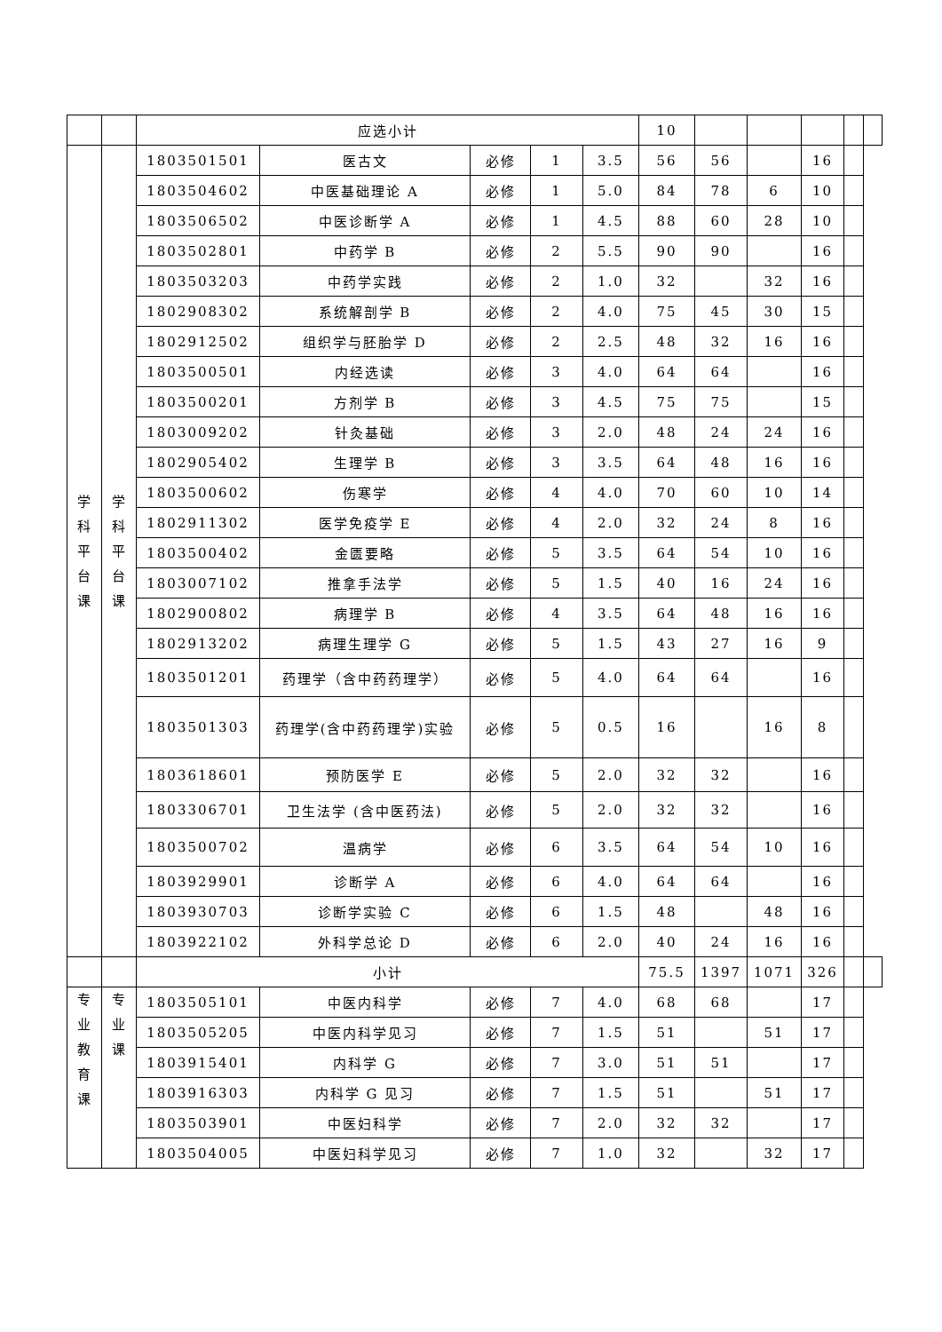| | | 应选小计 | | | | | 10 | | | | | |
| 学 科 平 台 课 | 学 科 平 台 课 | 1803501501 | 医古文 | 必修 | 1 | 3.5 | 56 | 56 | | 16 | | |
| | | 1803504602 | 中医基础理论 A | 必修 | 1 | 5.0 | 84 | 78 | 6 | 10 | | |
| | | 1803506502 | 中医诊断学 A | 必修 | 1 | 4.5 | 88 | 60 | 28 | 10 | | |
| | | 1803502801 | 中药学 B | 必修 | 2 | 5.5 | 90 | 90 | | 16 | | |
| | | 1803503203 | 中药学实践 | 必修 | 2 | 1.0 | 32 | | 32 | 16 | | |
| | | 1802908302 | 系统解剖学 B | 必修 | 2 | 4.0 | 75 | 45 | 30 | 15 | | |
| | | 1802912502 | 组织学与胚胎学 D | 必修 | 2 | 2.5 | 48 | 32 | 16 | 16 | | |
| | | 1803500501 | 内经选读 | 必修 | 3 | 4.0 | 64 | 64 | | 16 | | |
| | | 1803500201 | 方剂学 B | 必修 | 3 | 4.5 | 75 | 75 | | 15 | | |
| | | 1803009202 | 针灸基础 | 必修 | 3 | 2.0 | 48 | 24 | 24 | 16 | | |
| | | 1802905402 | 生理学 B | 必修 | 3 | 3.5 | 64 | 48 | 16 | 16 | | |
| | | 1803500602 | 伤寒学 | 必修 | 4 | 4.0 | 70 | 60 | 10 | 14 | | |
| | | 1802911302 | 医学免疫学 E | 必修 | 4 | 2.0 | 32 | 24 | 8 | 16 | | |
| | | 1803500402 | 金匮要略 | 必修 | 5 | 3.5 | 64 | 54 | 10 | 16 | | |
| | | 1803007102 | 推拿手法学 | 必修 | 5 | 1.5 | 40 | 16 | 24 | 16 | | |
| | | 1802900802 | 病理学 B | 必修 | 4 | 3.5 | 64 | 48 | 16 | 16 | | |
| | | 1802913202 | 病理生理学 G | 必修 | 5 | 1.5 | 43 | 27 | 16 | 9 | | |
| | | 1803501201 | 药理学（含中药药理学） | 必修 | 5 | 4.0 | 64 | 64 | | 16 | | |
| | | 1803501303 | 药理学(含中药药理学)实验 | 必修 | 5 | 0.5 | 16 | | 16 | 8 | | |
| | | 1803618601 | 预防医学 E | 必修 | 5 | 2.0 | 32 | 32 | | 16 | | |
| | | 1803306701 | 卫生法学 (含中医药法) | 必修 | 5 | 2.0 | 32 | 32 | | 16 | | |
| | | 1803500702 | 温病学 | 必修 | 6 | 3.5 | 64 | 54 | 10 | 16 | | |
| | | 1803929901 | 诊断学 A | 必修 | 6 | 4.0 | 64 | 64 | | 16 | | |
| | | 1803930703 | 诊断学实验 C | 必修 | 6 | 1.5 | 48 | | 48 | 16 | | |
| | | 1803922102 | 外科学总论 D | 必修 | 6 | 2.0 | 40 | 24 | 16 | 16 | | |
| | | 小计 | | | | | 75.5 | 1397 | 1071 | 326 | | |
| 专 业 教 育 课 | 专 业 课 | 1803505101 | 中医内科学 | 必修 | 7 | 4.0 | 68 | 68 | | 17 | | |
| | | 1803505205 | 中医内科学见习 | 必修 | 7 | 1.5 | 51 | | 51 | 17 | | |
| | | 1803915401 | 内科学 G | 必修 | 7 | 3.0 | 51 | 51 | | 17 | | |
| | | 1803916303 | 内科学 G 见习 | 必修 | 7 | 1.5 | 51 | | 51 | 17 | | |
| | | 1803503901 | 中医妇科学 | 必修 | 7 | 2.0 | 32 | 32 | | 17 | | |
| | | 1803504005 | 中医妇科学见习 | 必修 | 7 | 1.0 | 32 | | 32 | 17 | | |